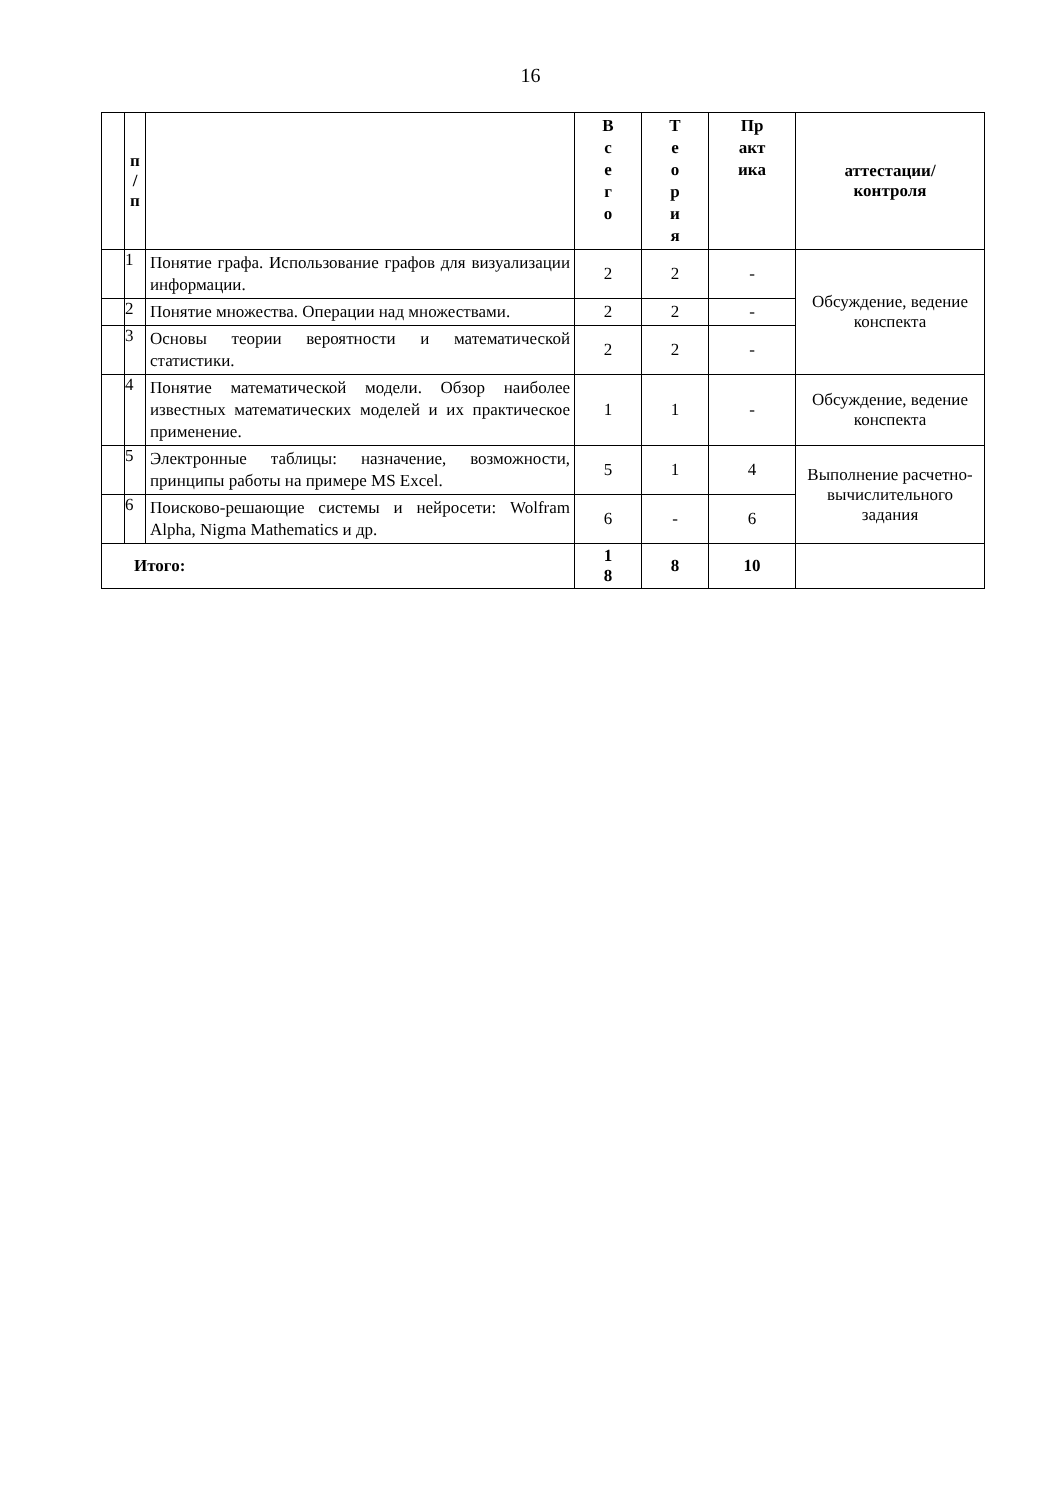16
| | п / п | | В с е г о | Т е о р и я | Пр акт ика | аттестации/ контроля |
| --- | --- | --- | --- | --- | --- | --- |
| | 1 | Понятие графа. Использование графов для визуализации информации. | 2 | 2 | - | Обсуждение, ведение конспекта |
| | 2 | Понятие множества. Операции над множествами. | 2 | 2 | - | |
| | 3 | Основы теории вероятности и математической статистики. | 2 | 2 | - | |
| | 4 | Понятие математической модели. Обзор наиболее известных математических моделей и их практическое применение. | 1 | 1 | - | Обсуждение, ведение конспекта |
| | 5 | Электронные таблицы: назначение, возможности, принципы работы на примере MS Excel. | 5 | 1 | 4 | Выполнение расчетно- вычислительного задания |
| | 6 | Поисково-решающие системы и нейросети: Wolfram Alpha, Nigma Mathematics и др. | 6 | - | 6 | |
| Итого: | | | 1 8 | 8 | 10 | |